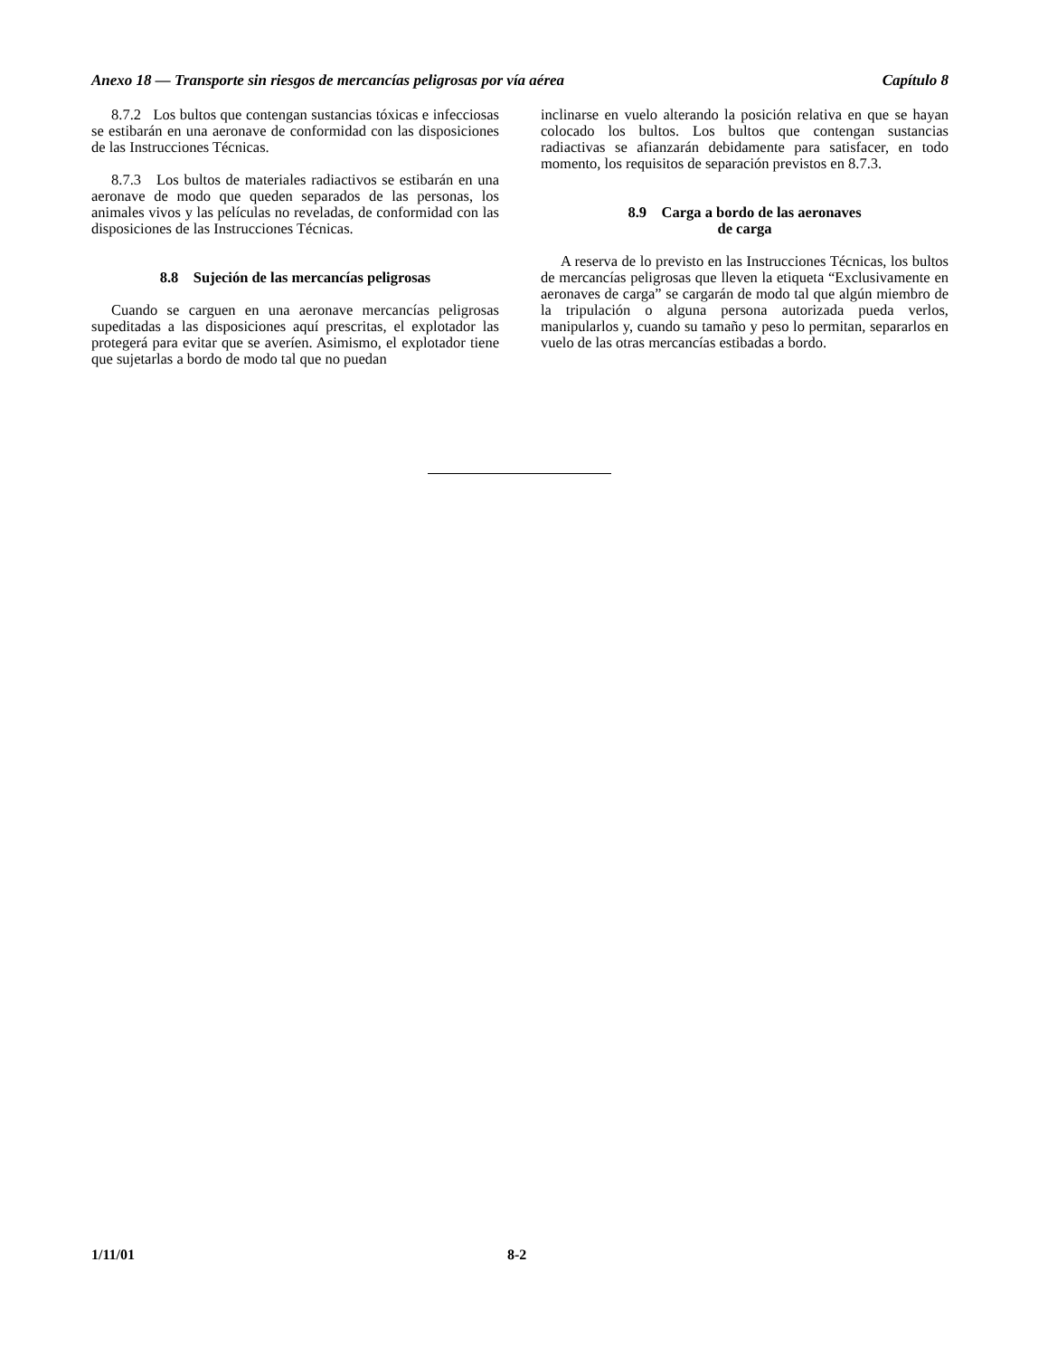Anexo 18 — Transporte sin riesgos de mercancías peligrosas por vía aérea Capítulo 8
8.7.2 Los bultos que contengan sustancias tóxicas e infecciosas se estibarán en una aeronave de conformidad con las disposiciones de las Instrucciones Técnicas.
8.7.3 Los bultos de materiales radiactivos se estibarán en una aeronave de modo que queden separados de las personas, los animales vivos y las películas no reveladas, de conformidad con las disposiciones de las Instrucciones Técnicas.
8.8 Sujeción de las mercancías peligrosas
Cuando se carguen en una aeronave mercancías peligrosas supeditadas a las disposiciones aquí prescritas, el explotador las protegerá para evitar que se averíen. Asimismo, el explotador tiene que sujetarlas a bordo de modo tal que no puedan
inclinarse en vuelo alterando la posición relativa en que se hayan colocado los bultos. Los bultos que contengan sustancias radiactivas se afianzarán debidamente para satisfacer, en todo momento, los requisitos de separación previstos en 8.7.3.
8.9 Carga a bordo de las aeronaves
de carga
A reserva de lo previsto en las Instrucciones Técnicas, los bultos de mercancías peligrosas que lleven la etiqueta “Exclusivamente en aeronaves de carga” se cargarán de modo tal que algún miembro de la tripulación o alguna persona autorizada pueda verlos, manipularlos y, cuando su tamaño y peso lo permitan, separarlos en vuelo de las otras mercancías estibadas a bordo.
1/11/01 8-2